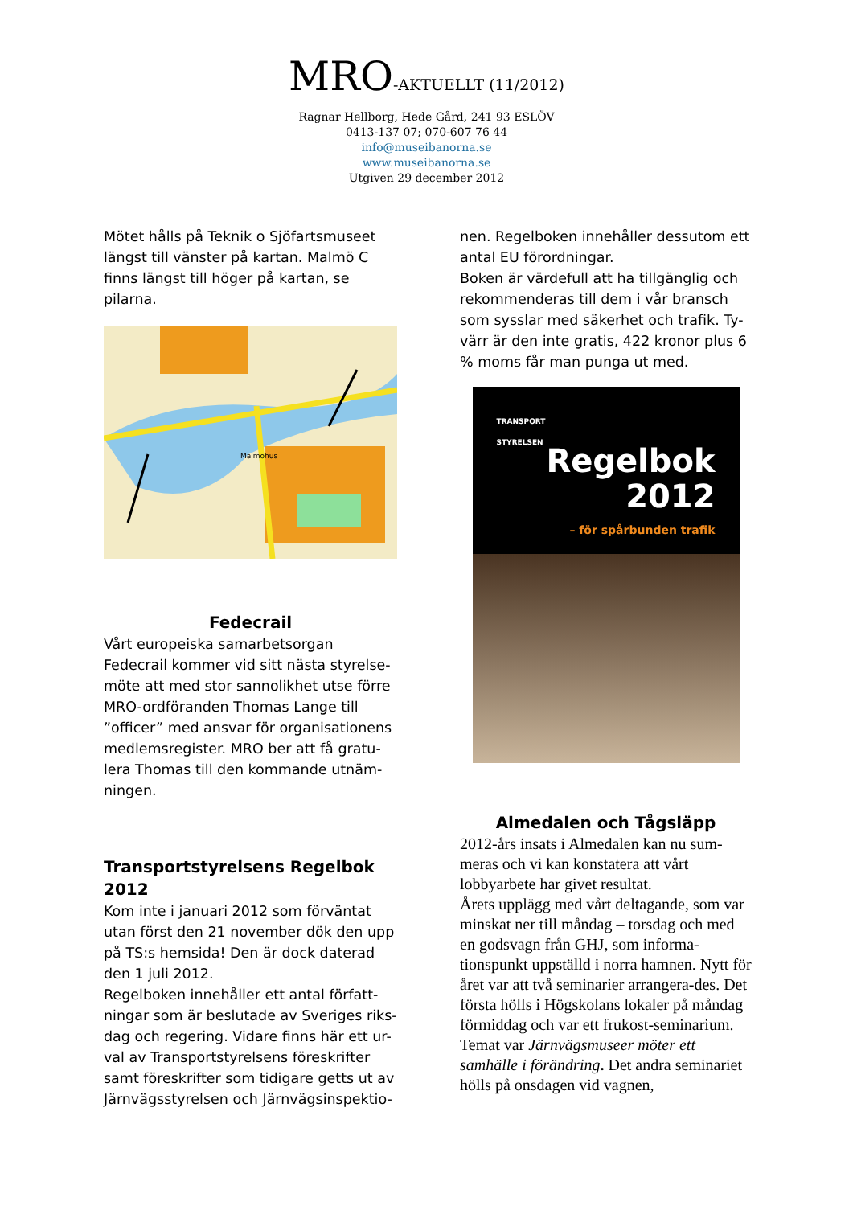MRO-AKTUELLT (11/2012)
Ragnar Hellborg, Hede Gård, 241 93 ESLÖV
0413-137 07; 070-607 76 44
info@museibanorna.se
www.museibanorna.se
Utgiven 29 december 2012
Mötet hålls på Teknik o Sjöfartsmuseet längst till vänster på kartan. Malmö C finns längst till höger på kartan, se pilarna.
Malmöhus
Fedecrail
Vårt europeiska samarbetsorgan Fedecrail kommer vid sitt nästa styrelse-möte att med stor sannolikhet utse förre MRO-ordföranden Thomas Lange till ”officer” med ansvar för organisationens medlemsregister. MRO ber att få gratu-lera Thomas till den kommande utnäm-ningen.
Transportstyrelsens Regelbok 2012
Kom inte i januari 2012 som förväntat utan först den 21 november dök den upp på TS:s hemsida! Den är dock daterad den 1 juli 2012.
Regelboken innehåller ett antal författ-ningar som är beslutade av Sveriges riks-dag och regering. Vidare finns här ett ur-val av Transportstyrelsens föreskrifter samt föreskrifter som tidigare getts ut av Järnvägsstyrelsen och Järnvägsinspektio-
nen. Regelboken innehåller dessutom ett antal EU förordningar.
Boken är värdefull att ha tillgänglig och rekommenderas till dem i vår bransch som sysslar med säkerhet och trafik. Ty-värr är den inte gratis, 422 kronor plus 6 % moms får man punga ut med.
TRANSPORT
STYRELSEN
Regelbok
2012
– för spårbunden trafik
Almedalen och Tågsläpp
2012-års insats i Almedalen kan nu sum-meras och vi kan konstatera att vårt lobbyarbete har givet resultat.
Årets upplägg med vårt deltagande, som var minskat ner till måndag – torsdag och med en godsvagn från GHJ, som informa-tionspunkt uppställd i norra hamnen. Nytt för året var att två seminarier arrangera-des. Det första hölls i Högskolans lokaler på måndag förmiddag och var ett frukost-seminarium. Temat var Järnvägsmuseer möter ett samhälle i förändring. Det andra seminariet hölls på onsdagen vid vagnen,